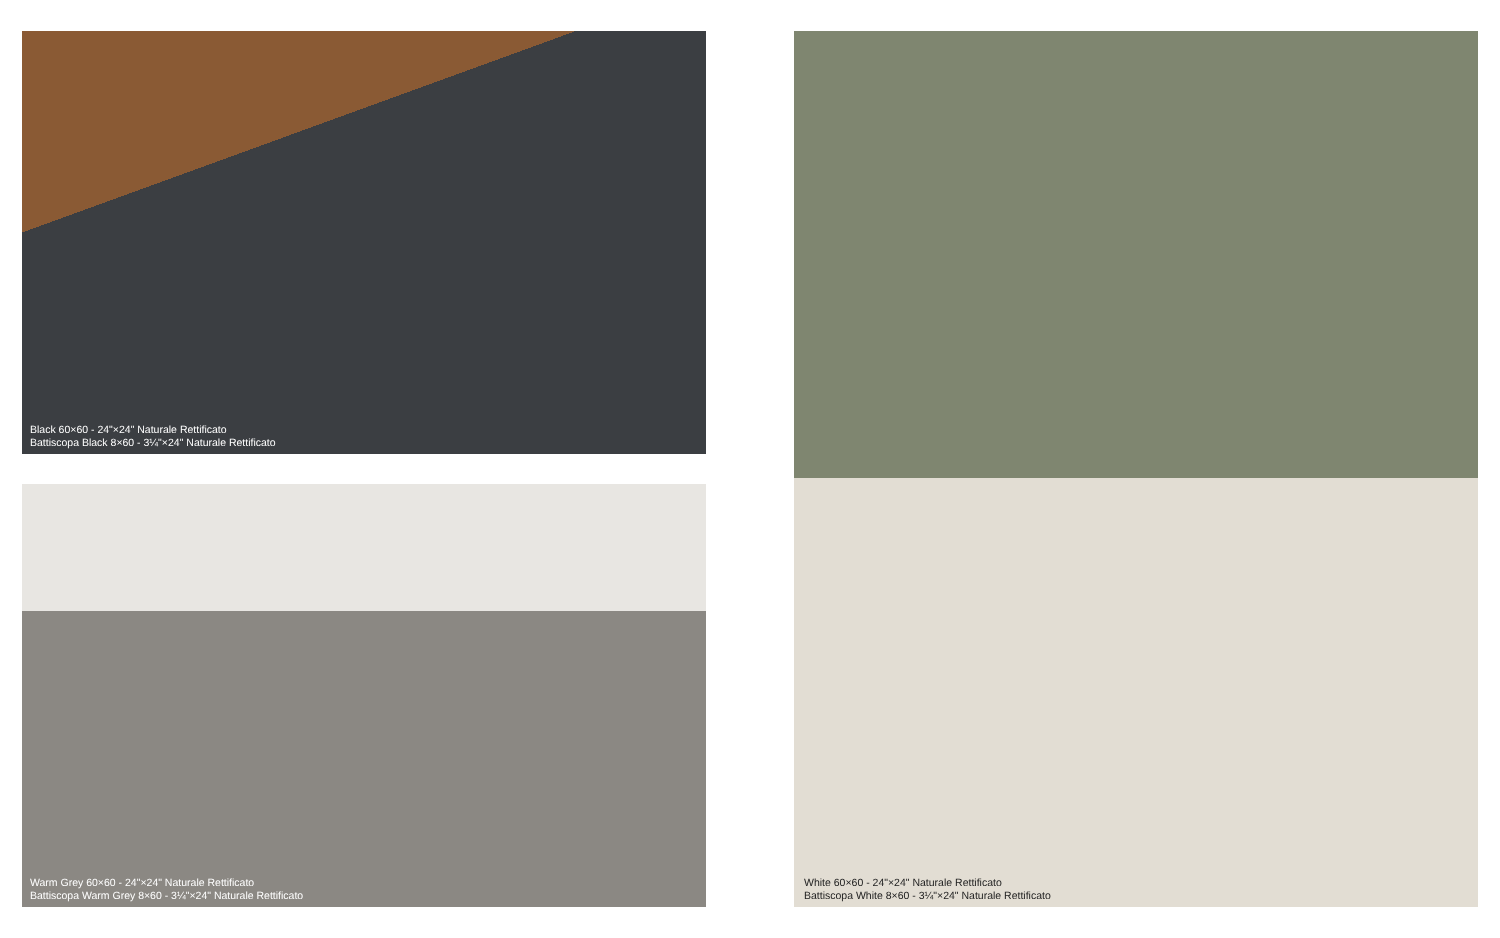Black 60×60 - 24"×24" Naturale Rettificato
Battiscopa Black 8×60 - 3¼"×24" Naturale Rettificato
Warm Grey 60×60 - 24"×24" Naturale Rettificato
Battiscopa Warm Grey 8×60 - 3¼"×24" Naturale Rettificato
White 60×60 - 24"×24" Naturale Rettificato
Battiscopa White 8×60 - 3¼"×24" Naturale Rettificato